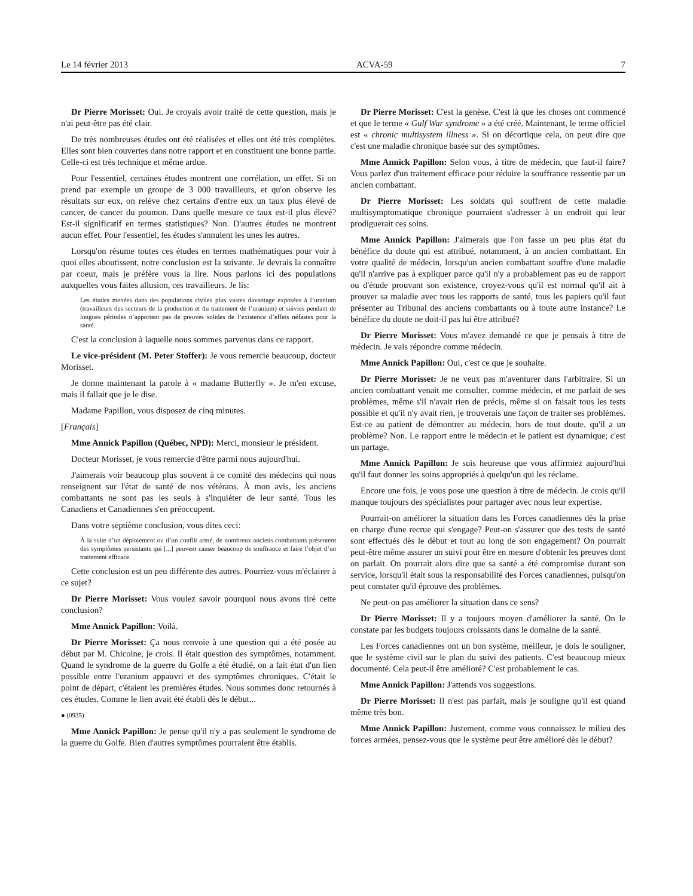Le 14 février 2013 ACVA-59 7
Dr Pierre Morisset: Oui. Je croyais avoir traité de cette question, mais je n'ai peut-être pas été clair.
De très nombreuses études ont été réalisées et elles ont été très complètes. Elles sont bien couvertes dans notre rapport et en constituent une bonne partie. Celle-ci est très technique et même ardue.
Pour l'essentiel, certaines études montrent une corrélation, un effet. Si on prend par exemple un groupe de 3 000 travailleurs, et qu'on observe les résultats sur eux, on relève chez certains d'entre eux un taux plus élevé de cancer, de cancer du poumon. Dans quelle mesure ce taux est-il plus élevé? Est-il significatif en termes statistiques? Non. D'autres études ne montrent aucun effet. Pour l'essentiel, les études s'annulent les unes les autres.
Lorsqu'on résume toutes ces études en termes mathématiques pour voir à quoi elles aboutissent, notre conclusion est la suivante. Je devrais la connaître par coeur, mais je préfère vous la lire. Nous parlons ici des populations auxquelles vous faites allusion, ces travailleurs. Je lis:
Les études menées dans des populations civiles plus vastes davantage exposées à l’uranium (travailleurs des secteurs de la production et du traitement de l’uranium) et suivies pendant de longues périodes n’apportent pas de preuves solides de l’existence d’effets néfastes pour la santé.
C'est la conclusion à laquelle nous sommes parvenus dans ce rapport.
Le vice-président (M. Peter Stoffer): Je vous remercie beaucoup, docteur Morisset.
Je donne maintenant la parole à « madame Butterfly ». Je m'en excuse, mais il fallait que je le dise.
Madame Papillon, vous disposez de cinq minutes.
[Français]
Mme Annick Papillon (Québec, NPD): Merci, monsieur le président.
Docteur Morisset, je vous remercie d'être parmi nous aujourd'hui.
J'aimerais voir beaucoup plus souvent à ce comité des médecins qui nous renseignent sur l'état de santé de nos vétérans. À mon avis, les anciens combattants ne sont pas les seuls à s'inquiéter de leur santé. Tous les Canadiens et Canadiennes s'en préoccupent.
Dans votre septième conclusion, vous dites ceci:
À la suite d’un déploiement ou d’un conflit armé, de nombreux anciens combattants présentent des symptômes persistants qui [...] peuvent causer beaucoup de souffrance et faire l’objet d’un traitement efficace.
Cette conclusion est un peu différente des autres. Pourriez-vous m'éclairer à ce sujet?
Dr Pierre Morisset: Vous voulez savoir pourquoi nous avons tiré cette conclusion?
Mme Annick Papillon: Voilà.
Dr Pierre Morisset: Ça nous renvoie à une question qui a été posée au début par M. Chicoine, je crois. Il était question des symptômes, notamment. Quand le syndrome de la guerre du Golfe a été étudié, on a fait état d'un lien possible entre l'uranium appauvri et des symptômes chroniques. C'était le point de départ, c'étaient les premières études. Nous sommes donc retournés à ces études. Comme le lien avait été établi dès le début...
● (0935)
Mme Annick Papillon: Je pense qu'il n'y a pas seulement le syndrome de la guerre du Golfe. Bien d'autres symptômes pourraient être établis.
Dr Pierre Morisset: C'est la genèse. C'est là que les choses ont commencé et que le terme « Gulf War syndrome » a été créé. Maintenant, le terme officiel est « chronic multisystem illness ». Si on décortique cela, on peut dire que c'est une maladie chronique basée sur des symptômes.
Mme Annick Papillon: Selon vous, à titre de médecin, que faut-il faire? Vous parlez d'un traitement efficace pour réduire la souffrance ressentie par un ancien combattant.
Dr Pierre Morisset: Les soldats qui souffrent de cette maladie multisymptomatique chronique pourraient s'adresser à un endroit qui leur prodiguerait ces soins.
Mme Annick Papillon: J'aimerais que l'on fasse un peu plus état du bénéfice du doute qui est attribué, notamment, à un ancien combattant. En votre qualité de médecin, lorsqu'un ancien combattant souffre d'une maladie qu'il n'arrive pas à expliquer parce qu'il n'y a probablement pas eu de rapport ou d'étude prouvant son existence, croyez-vous qu'il est normal qu'il ait à prouver sa maladie avec tous les rapports de santé, tous les papiers qu'il faut présenter au Tribunal des anciens combattants ou à toute autre instance? Le bénéfice du doute ne doit-il pas lui être attribué?
Dr Pierre Morisset: Vous m'avez demandé ce que je pensais à titre de médecin. Je vais répondre comme médecin.
Mme Annick Papillon: Oui, c'est ce que je souhaite.
Dr Pierre Morisset: Je ne veux pas m'aventurer dans l'arbitraire. Si un ancien combattant venait me consulter, comme médecin, et me parlait de ses problèmes, même s'il n'avait rien de précis, même si on faisait tous les tests possible et qu'il n'y avait rien, je trouverais une façon de traiter ses problèmes. Est-ce au patient de démontrer au médecin, hors de tout doute, qu'il a un problème? Non. Le rapport entre le médecin et le patient est dynamique; c'est un partage.
Mme Annick Papillon: Je suis heureuse que vous affirmiez aujourd'hui qu'il faut donner les soins appropriés à quelqu'un qui les réclame.
Encore une fois, je vous pose une question à titre de médecin. Je crois qu'il manque toujours des spécialistes pour partager avec nous leur expertise.
Pourrait-on améliorer la situation dans les Forces canadiennes dès la prise en charge d'une recrue qui s'engage? Peut-on s'assurer que des tests de santé sont effectués dès le début et tout au long de son engagement? On pourrait peut-être même assurer un suivi pour être en mesure d'obtenir les preuves dont on parlait. On pourrait alors dire que sa santé a été compromise durant son service, lorsqu'il était sous la responsabilité des Forces canadiennes, puisqu'on peut constater qu'il éprouve des problèmes.
Ne peut-on pas améliorer la situation dans ce sens?
Dr Pierre Morisset: Il y a toujours moyen d'améliorer la santé. On le constate par les budgets toujours croissants dans le domaine de la santé.
Les Forces canadiennes ont un bon système, meilleur, je dois le souligner, que le système civil sur le plan du suivi des patients. C'est beaucoup mieux documenté. Cela peut-il être amélioré? C'est probablement le cas.
Mme Annick Papillon: J'attends vos suggestions.
Dr Pierre Morisset: Il n'est pas parfait, mais je souligne qu'il est quand même très bon.
Mme Annick Papillon: Justement, comme vous connaissez le milieu des forces armées, pensez-vous que le système peut être amélioré dès le début?